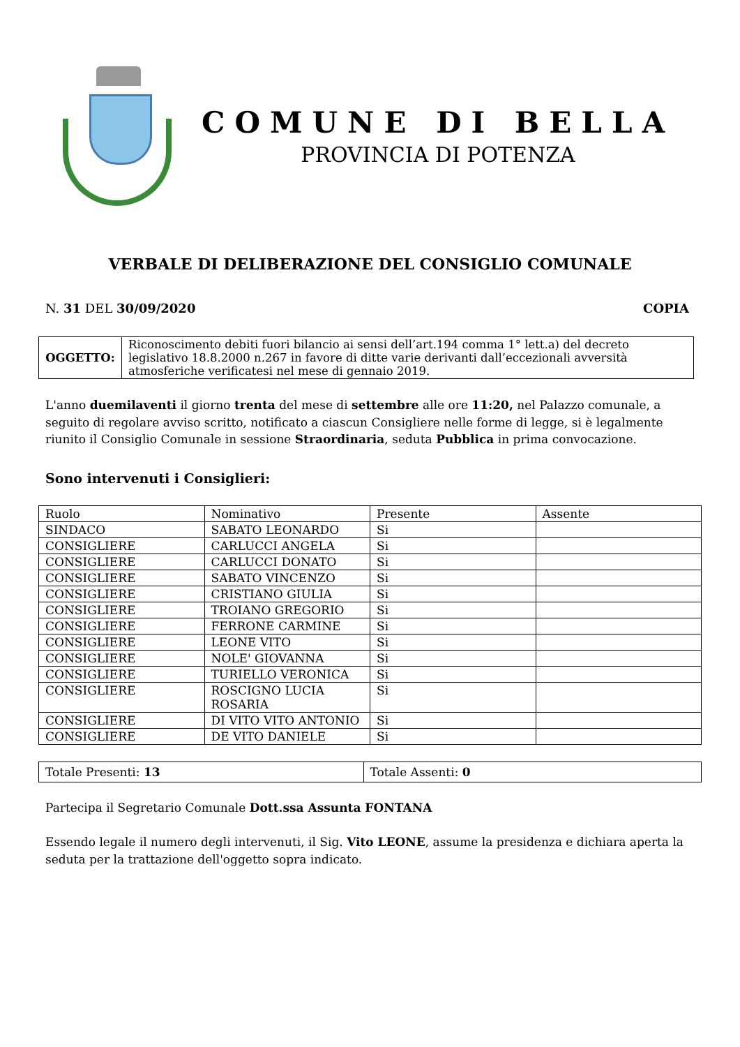COMUNE DI BELLA
PROVINCIA DI POTENZA
VERBALE DI DELIBERAZIONE DEL CONSIGLIO COMUNALE
N. 31 DEL 30/09/2020 COPIA
| OGGETTO: | Riconoscimento debiti fuori bilancio ai sensi dell’art.194 comma 1° lett.a) del decreto legislativo 18.8.2000 n.267 in favore di ditte varie derivanti dall’eccezionali avversità atmosferiche verificatesi nel mese di gennaio 2019. |
L'anno duemilaventi il giorno trenta del mese di settembre alle ore 11:20, nel Palazzo comunale, a seguito di regolare avviso scritto, notificato a ciascun Consigliere nelle forme di legge, si è legalmente riunito il Consiglio Comunale in sessione Straordinaria, seduta Pubblica in prima convocazione.
Sono intervenuti i Consiglieri:
| Ruolo | Nominativo | Presente | Assente |
| --- | --- | --- | --- |
| SINDACO | SABATO LEONARDO | Si | |
| CONSIGLIERE | CARLUCCI ANGELA | Si | |
| CONSIGLIERE | CARLUCCI DONATO | Si | |
| CONSIGLIERE | SABATO VINCENZO | Si | |
| CONSIGLIERE | CRISTIANO GIULIA | Si | |
| CONSIGLIERE | TROIANO GREGORIO | Si | |
| CONSIGLIERE | FERRONE CARMINE | Si | |
| CONSIGLIERE | LEONE VITO | Si | |
| CONSIGLIERE | NOLE' GIOVANNA | Si | |
| CONSIGLIERE | TURIELLO VERONICA | Si | |
| CONSIGLIERE | ROSCIGNO LUCIA ROSARIA | Si | |
| CONSIGLIERE | DI VITO VITO ANTONIO | Si | |
| CONSIGLIERE | DE VITO DANIELE | Si | |
| Totale Presenti: 13 | Totale Assenti: 0 |
Partecipa il Segretario Comunale Dott.ssa Assunta FONTANA
Essendo legale il numero degli intervenuti, il Sig. Vito LEONE, assume la presidenza e dichiara aperta la seduta per la trattazione dell'oggetto sopra indicato.